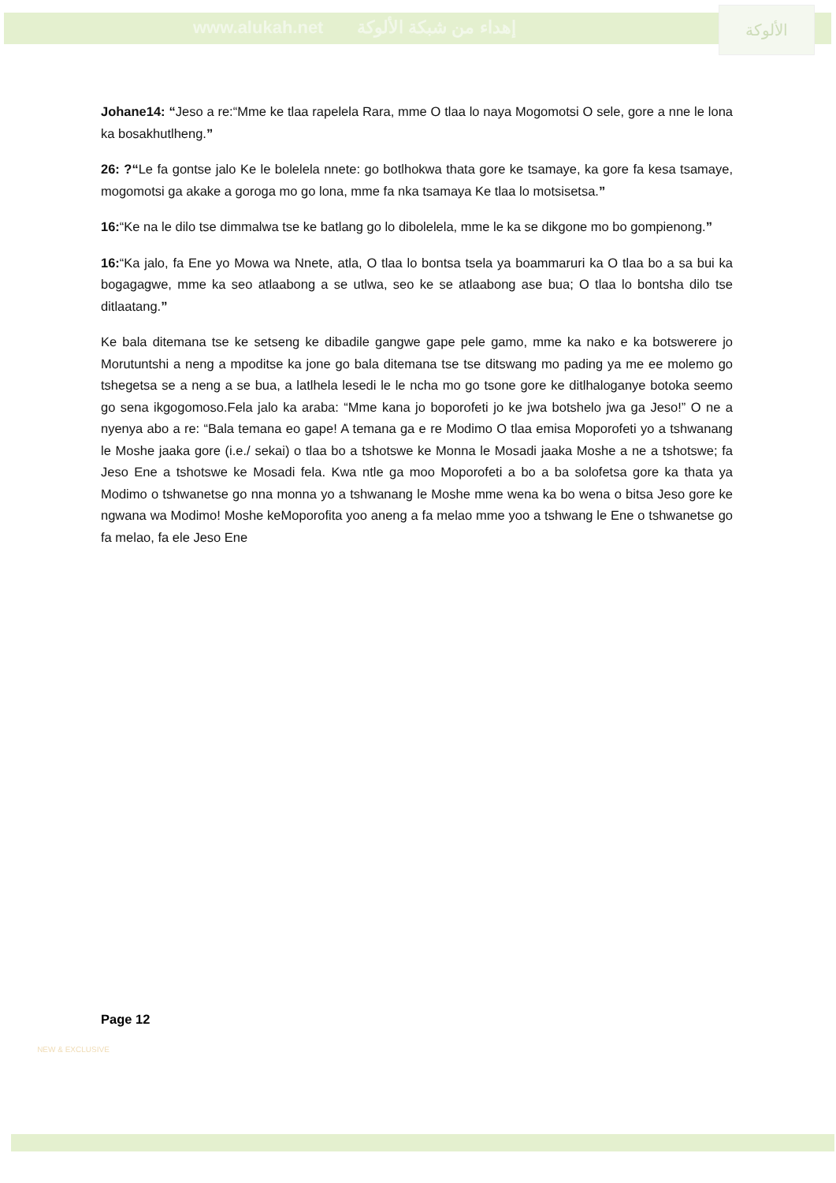www.alukah.net إهداء من شبكة الألوكة
الألوكة
Johane14: “Jeso a re:“Mme ke tlaa rapelela Rara, mme O tlaa lo naya Mogomotsi O sele, gore a nne le lona ka bosakhutlheng.”
26: ?“Le fa gontse jalo Ke le bolelela nnete: go botlhokwa thata gore ke tsamaye, ka gore fa kesa tsamaye, mogomotsi ga akake a goroga mo go lona, mme fa nka tsamaya Ke tlaa lo motsisetsa.”
16:“Ke na le dilo tse dimmalwa tse ke batlang go lo dibolelela, mme le ka se dikgone mo bo gompienong.”
16:“Ka jalo, fa Ene yo Mowa wa Nnete, atla, O tlaa lo bontsa tsela ya boammaruri ka O tlaa bo a sa bui ka bogagagwe, mme ka seo atlaabong a se utlwa, seo ke se atlaabong ase bua; O tlaa lo bontsha dilo tse ditlaatang.”
Ke bala ditemana tse ke setseng ke dibadile gangwe gape pele gamo, mme ka nako e ka botswerere jo Morutuntshi a neng a mpoditse ka jone go bala ditemana tse tse ditswang mo pading ya me ee molemo go tshegetsa se a neng a se bua, a latlhela lesedi le le ncha mo go tsone gore ke ditlhaloganye botoka seemo go sena ikgogomoso.Fela jalo ka araba: “Mme kana jo boporofeti jo ke jwa botshelo jwa ga Jeso!” O ne a nyenya abo a re: “Bala temana eo gape! A temana ga e re Modimo O tlaa emisa Moporofeti yo a tshwanang le Moshe jaaka gore (i.e./ sekai) o tlaa bo a tshotswe ke Monna le Mosadi jaaka Moshe a ne a tshotswe; fa Jeso Ene a tshotswe ke Mosadi fela. Kwa ntle ga moo Moporofeti a bo a ba solofetsa gore ka thata ya Modimo o tshwanetse go nna monna yo a tshwanang le Moshe mme wena ka bo wena o bitsa Jeso gore ke ngwana wa Modimo! Moshe keMoporofita yoo aneng a fa melao mme yoo a tshwang le Ene o tshwanetse go fa melao, fa ele Jeso Ene
Page 12
NEW & EXCLUSIVE